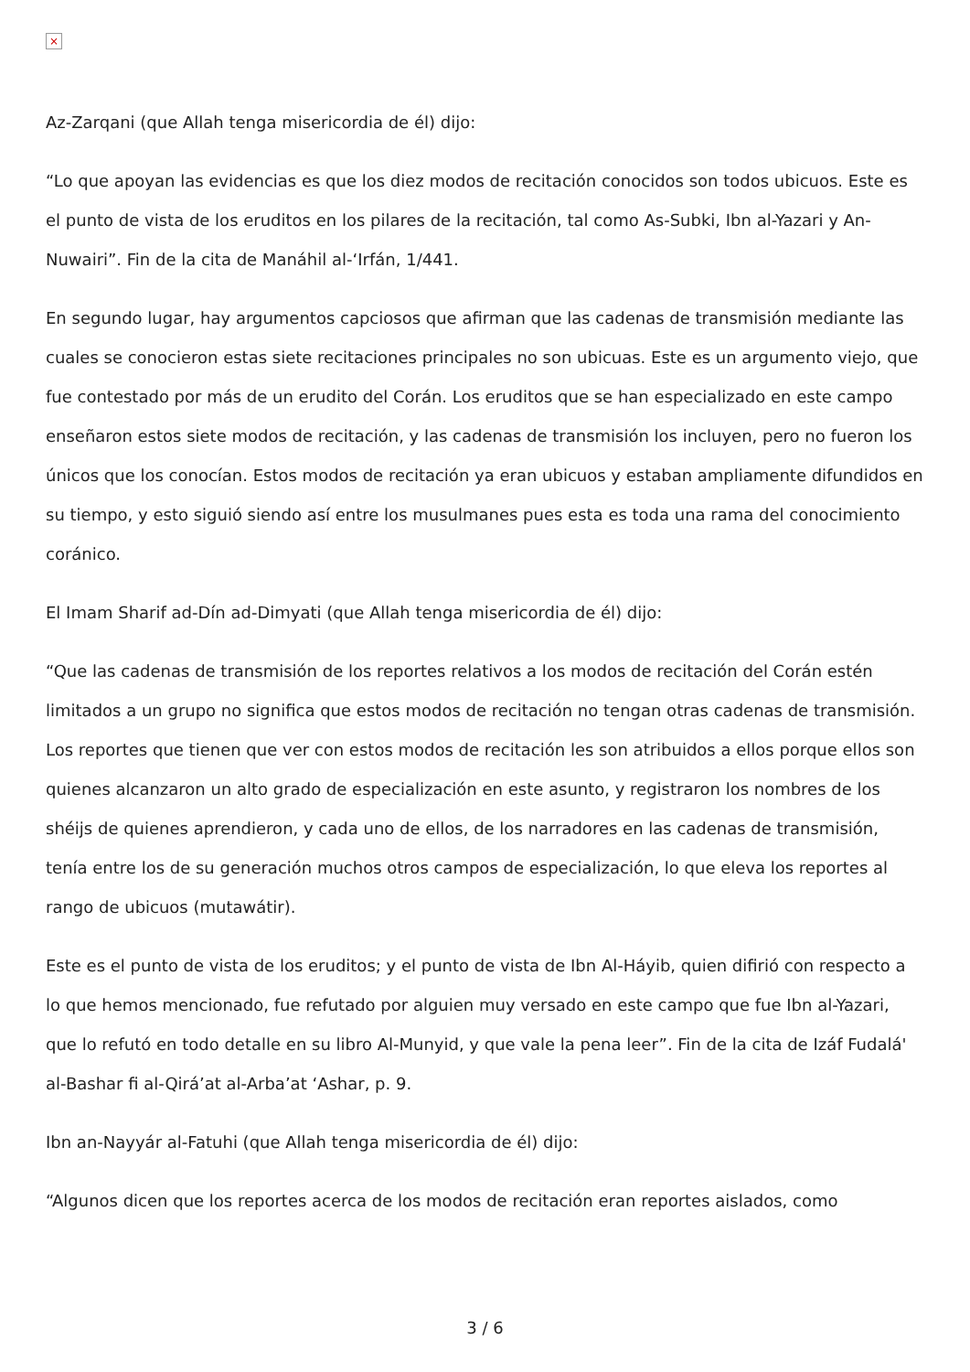×
Az-Zarqani (que Allah tenga misericordia de él) dijo:
“Lo que apoyan las evidencias es que los diez modos de recitación conocidos son todos ubicuos. Este es el punto de vista de los eruditos en los pilares de la recitación, tal como As-Subki, Ibn al-Yazari y An-Nuwairi”. Fin de la cita de Manáhil al-‘Irfán, 1/441.
En segundo lugar, hay argumentos capciosos que afirman que las cadenas de transmisión mediante las cuales se conocieron estas siete recitaciones principales no son ubicuas. Este es un argumento viejo, que fue contestado por más de un erudito del Corán. Los eruditos que se han especializado en este campo enseñaron estos siete modos de recitación, y las cadenas de transmisión los incluyen, pero no fueron los únicos que los conocían. Estos modos de recitación ya eran ubicuos y estaban ampliamente difundidos en su tiempo, y esto siguió siendo así entre los musulmanes pues esta es toda una rama del conocimiento coránico.
El Imam Sharif ad-Dín ad-Dimyati (que Allah tenga misericordia de él) dijo:
“Que las cadenas de transmisión de los reportes relativos a los modos de recitación del Corán estén limitados a un grupo no significa que estos modos de recitación no tengan otras cadenas de transmisión. Los reportes que tienen que ver con estos modos de recitación les son atribuidos a ellos porque ellos son quienes alcanzaron un alto grado de especialización en este asunto, y registraron los nombres de los shéijs de quienes aprendieron, y cada uno de ellos, de los narradores en las cadenas de transmisión, tenía entre los de su generación muchos otros campos de especialización, lo que eleva los reportes al rango de ubicuos (mutawátir).
Este es el punto de vista de los eruditos; y el punto de vista de Ibn Al-Háyib, quien difirió con respecto a lo que hemos mencionado, fue refutado por alguien muy versado en este campo que fue Ibn al-Yazari, que lo refutó en todo detalle en su libro Al-Munyid, y que vale la pena leer”. Fin de la cita de Izáf Fudalá' al-Bashar fi al-Qirá’at al-Arba’at ‘Ashar, p. 9.
Ibn an-Nayyár al-Fatuhi (que Allah tenga misericordia de él) dijo:
“Algunos dicen que los reportes acerca de los modos de recitación eran reportes aislados, como
3 / 6